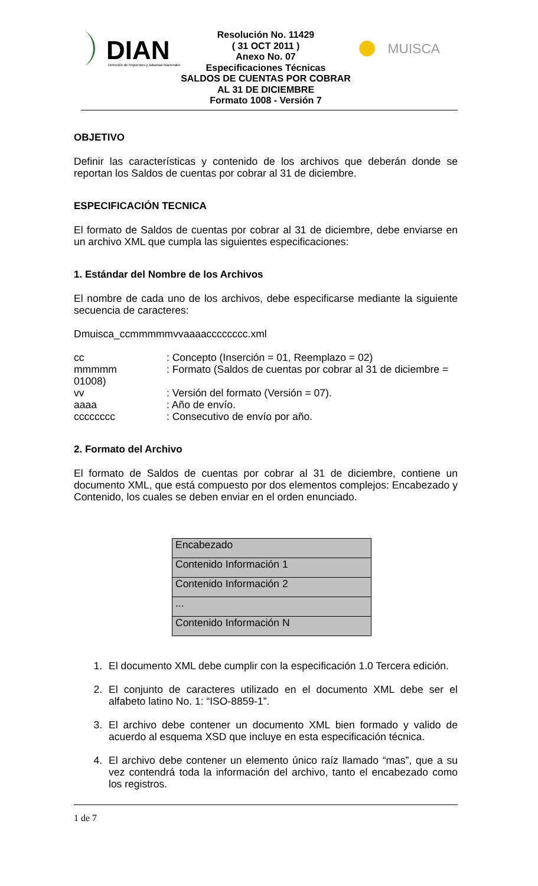DIAN
Dirección de Impuestos y Aduanas Nacionales
Resolución No. 11429
( 31 OCT 2011 )
Anexo No. 07
Especificaciones Técnicas
SALDOS DE CUENTAS POR COBRAR AL 31 DE DICIEMBRE
Formato 1008 - Versión 7
MUISCA
OBJETIVO
Definir las características y contenido de los archivos que deberán donde se reportan los Saldos de cuentas por cobrar al 31 de diciembre.
ESPECIFICACIÓN TECNICA
El formato de Saldos de cuentas por cobrar al 31 de diciembre, debe enviarse en un archivo XML que cumpla las siguientes especificaciones:
1. Estándar del Nombre de los Archivos
El nombre de cada uno de los archivos, debe especificarse mediante la siguiente secuencia de caracteres:
Dmuisca_ccmmmmmvvaaaacccccccc.xml
cc: Concepto (Inserción = 01, Reemplazo = 02) mmmmm: Formato (Saldos de cuentas por cobrar al 31 de diciembre = 01008) vv: Versión del formato (Versión = 07). aaaa: Año de envío. cccccccc: Consecutivo de envío por año.
2. Formato del Archivo
El formato de Saldos de cuentas por cobrar al 31 de diciembre, contiene un documento XML, que está compuesto por dos elementos complejos: Encabezado y Contenido, los cuales se deben enviar en el orden enunciado.
| Encabezado |
| Contenido Información 1 |
| Contenido Información 2 |
| ... |
| Contenido Información N |
1. El documento XML debe cumplir con la especificación 1.0 Tercera edición.
2. El conjunto de caracteres utilizado en el documento XML debe ser el alfabeto latino No. 1: “ISO-8859-1”.
3. El archivo debe contener un documento XML bien formado y valido de acuerdo al esquema XSD que incluye en esta especificación técnica.
4. El archivo debe contener un elemento único raíz llamado “mas”, que a su vez contendrá toda la información del archivo, tanto el encabezado como los registros.
1 de 7